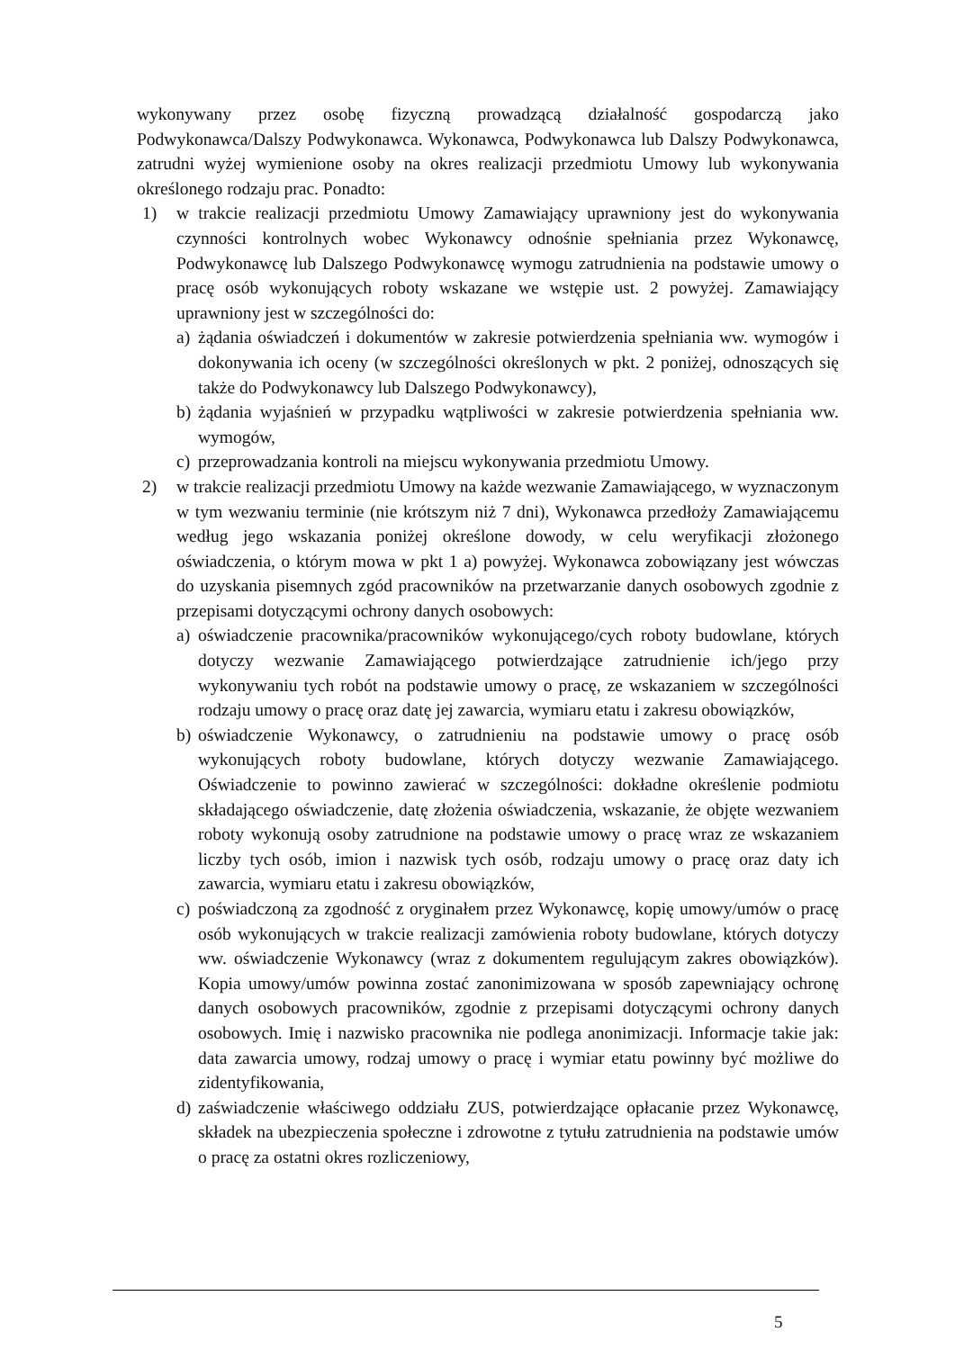wykonywany przez osobę fizyczną prowadzącą działalność gospodarczą jako Podwykonawca/Dalszy Podwykonawca. Wykonawca, Podwykonawca lub Dalszy Podwykonawca, zatrudni wyżej wymienione osoby na okres realizacji przedmiotu Umowy lub wykonywania określonego rodzaju prac. Ponadto:
1) w trakcie realizacji przedmiotu Umowy Zamawiający uprawniony jest do wykonywania czynności kontrolnych wobec Wykonawcy odnośnie spełniania przez Wykonawcę, Podwykonawcę lub Dalszego Podwykonawcę wymogu zatrudnienia na podstawie umowy o pracę osób wykonujących roboty wskazane we wstępie ust. 2 powyżej. Zamawiający uprawniony jest w szczególności do:
a) żądania oświadczeń i dokumentów w zakresie potwierdzenia spełniania ww. wymogów i dokonywania ich oceny (w szczególności określonych w pkt. 2 poniżej, odnoszących się także do Podwykonawcy lub Dalszego Podwykonawcy),
b) żądania wyjaśnień w przypadku wątpliwości w zakresie potwierdzenia spełniania ww. wymogów,
c) przeprowadzania kontroli na miejscu wykonywania przedmiotu Umowy.
2) w trakcie realizacji przedmiotu Umowy na każde wezwanie Zamawiającego, w wyznaczonym w tym wezwaniu terminie (nie krótszym niż 7 dni), Wykonawca przedłoży Zamawiającemu według jego wskazania poniżej określone dowody, w celu weryfikacji złożonego oświadczenia, o którym mowa w pkt 1 a) powyżej. Wykonawca zobowiązany jest wówczas do uzyskania pisemnych zgód pracowników na przetwarzanie danych osobowych zgodnie z przepisami dotyczącymi ochrony danych osobowych:
a) oświadczenie pracownika/pracowników wykonującego/cych roboty budowlane, których dotyczy wezwanie Zamawiającego potwierdzające zatrudnienie ich/jego przy wykonywaniu tych robót na podstawie umowy o pracę, ze wskazaniem w szczególności rodzaju umowy o pracę oraz datę jej zawarcia, wymiaru etatu i zakresu obowiązków,
b) oświadczenie Wykonawcy, o zatrudnieniu na podstawie umowy o pracę osób wykonujących roboty budowlane, których dotyczy wezwanie Zamawiającego. Oświadczenie to powinno zawierać w szczególności: dokładne określenie podmiotu składającego oświadczenie, datę złożenia oświadczenia, wskazanie, że objęte wezwaniem roboty wykonują osoby zatrudnione na podstawie umowy o pracę wraz ze wskazaniem liczby tych osób, imion i nazwisk tych osób, rodzaju umowy o pracę oraz daty ich zawarcia, wymiaru etatu i zakresu obowiązków,
c) poświadczoną za zgodność z oryginałem przez Wykonawcę, kopię umowy/umów o pracę osób wykonujących w trakcie realizacji zamówienia roboty budowlane, których dotyczy ww. oświadczenie Wykonawcy (wraz z dokumentem regulującym zakres obowiązków). Kopia umowy/umów powinna zostać zanonimizowana w sposób zapewniający ochronę danych osobowych pracowników, zgodnie z przepisami dotyczącymi ochrony danych osobowych. Imię i nazwisko pracownika nie podlega anonimizacji. Informacje takie jak: data zawarcia umowy, rodzaj umowy o pracę i wymiar etatu powinny być możliwe do zidentyfikowania,
d) zaświadczenie właściwego oddziału ZUS, potwierdzające opłacanie przez Wykonawcę, składek na ubezpieczenia społeczne i zdrowotne z tytułu zatrudnienia na podstawie umów o pracę za ostatni okres rozliczeniowy,
5